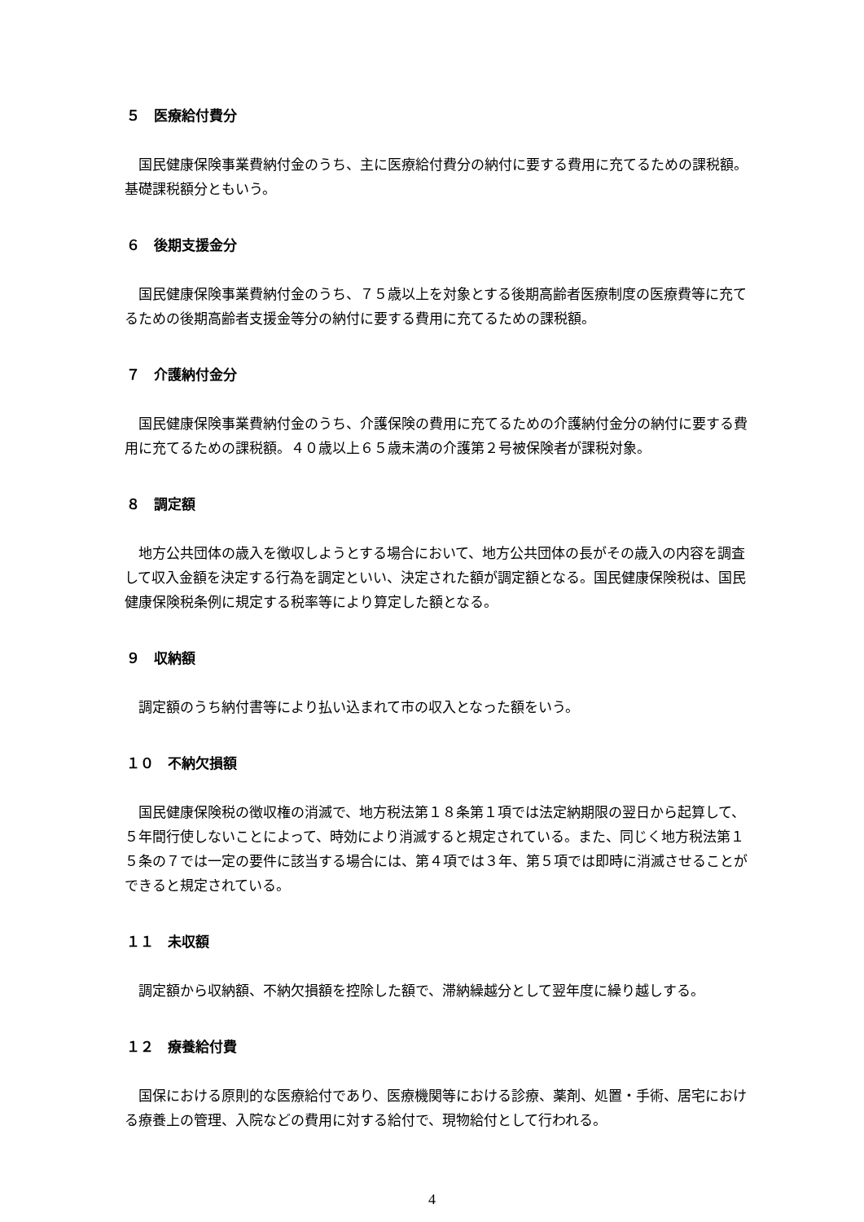５　医療給付費分
国民健康保険事業費納付金のうち、主に医療給付費分の納付に要する費用に充てるための課税額。基礎課税額分ともいう。
６　後期支援金分
国民健康保険事業費納付金のうち、７５歳以上を対象とする後期高齢者医療制度の医療費等に充てるための後期高齢者支援金等分の納付に要する費用に充てるための課税額。
７　介護納付金分
国民健康保険事業費納付金のうち、介護保険の費用に充てるための介護納付金分の納付に要する費用に充てるための課税額。４０歳以上６５歳未満の介護第２号被保険者が課税対象。
８　調定額
地方公共団体の歳入を徴収しようとする場合において、地方公共団体の長がその歳入の内容を調査して収入金額を決定する行為を調定といい、決定された額が調定額となる。国民健康保険税は、国民健康保険税条例に規定する税率等により算定した額となる。
９　収納額
調定額のうち納付書等により払い込まれて市の収入となった額をいう。
１０　不納欠損額
国民健康保険税の徴収権の消滅で、地方税法第１８条第１項では法定納期限の翌日から起算して、５年間行使しないことによって、時効により消滅すると規定されている。また、同じく地方税法第１５条の７では一定の要件に該当する場合には、第４項では３年、第５項では即時に消滅させることができると規定されている。
１１　未収額
調定額から収納額、不納欠損額を控除した額で、滞納繰越分として翌年度に繰り越しする。
１２　療養給付費
国保における原則的な医療給付であり、医療機関等における診療、薬剤、処置・手術、居宅における療養上の管理、入院などの費用に対する給付で、現物給付として行われる。
4